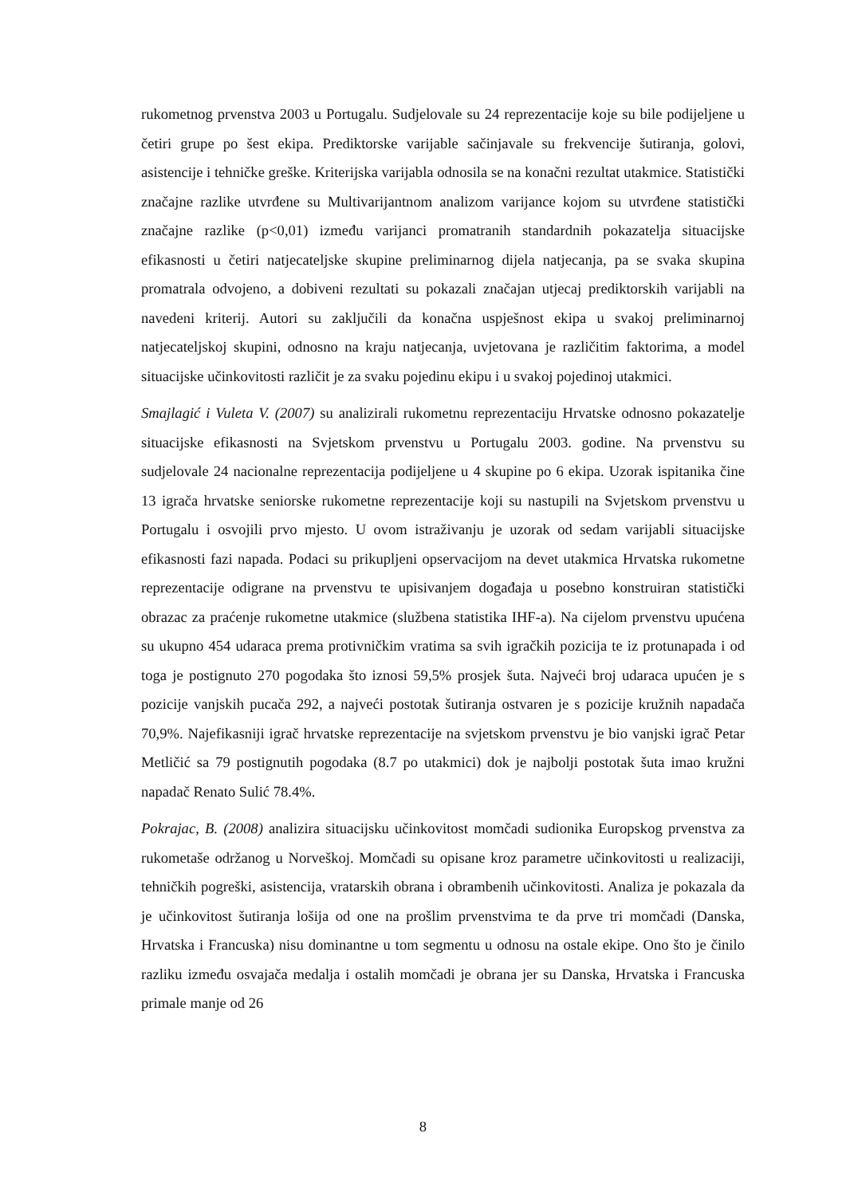rukometnog prvenstva 2003 u Portugalu. Sudjelovale su 24 reprezentacije koje su bile podijeljene u četiri grupe po šest ekipa. Prediktorske varijable sačinjavale su frekvencije šutiranja, golovi, asistencije i tehničke greške. Kriterijska varijabla odnosila se na konačni rezultat utakmice. Statistički značajne razlike utvrđene su Multivarijantnom analizom varijance kojom su utvrđene statistički značajne razlike (p<0,01) između varijanci promatranih standardnih pokazatelja situacijske efikasnosti u četiri natjecateljske skupine preliminarnog dijela natjecanja, pa se svaka skupina promatrala odvojeno, a dobiveni rezultati su pokazali značajan utjecaj prediktorskih varijabli na navedeni kriterij. Autori su zaključili da konačna uspješnost ekipa u svakoj preliminarnoj natjecateljskoj skupini, odnosno na kraju natjecanja, uvjetovana je različitim faktorima, a model situacijske učinkovitosti različit je za svaku pojedinu ekipu i u svakoj pojedinoj utakmici.
Smajlagić i Vuleta V. (2007) su analizirali rukometnu reprezentaciju Hrvatske odnosno pokazatelje situacijske efikasnosti na Svjetskom prvenstvu u Portugalu 2003. godine. Na prvenstvu su sudjelovale 24 nacionalne reprezentacija podijeljene u 4 skupine po 6 ekipa. Uzorak ispitanika čine 13 igrača hrvatske seniorske rukometne reprezentacije koji su nastupili na Svjetskom prvenstvu u Portugalu i osvojili prvo mjesto. U ovom istraživanju je uzorak od sedam varijabli situacijske efikasnosti fazi napada. Podaci su prikupljeni opservacijom na devet utakmica Hrvatska rukometne reprezentacije odigrane na prvenstvu te upisivanjem događaja u posebno konstruiran statistički obrazac za praćenje rukometne utakmice (službena statistika IHF-a). Na cijelom prvenstvu upućena su ukupno 454 udaraca prema protivničkim vratima sa svih igračkih pozicija te iz protunapada i od toga je postignuto 270 pogodaka što iznosi 59,5% prosjek šuta. Najveći broj udaraca upućen je s pozicije vanjskih pucača 292, a najveći postotak šutiranja ostvaren je s pozicije kružnih napadača 70,9%. Najefikasniji igrač hrvatske reprezentacije na svjetskom prvenstvu je bio vanjski igrač Petar Metličić sa 79 postignutih pogodaka (8.7 po utakmici) dok je najbolji postotak šuta imao kružni napadač Renato Sulić 78.4%.
Pokrajac, B. (2008) analizira situacijsku učinkovitost momčadi sudionika Europskog prvenstva za rukometaše održanog u Norveškoj. Momčadi su opisane kroz parametre učinkovitosti u realizaciji, tehničkih pogreški, asistencija, vratarskih obrana i obrambenih učinkovitosti. Analiza je pokazala da je učinkovitost šutiranja lošija od one na prošlim prvenstvima te da prve tri momčadi (Danska, Hrvatska i Francuska) nisu dominantne u tom segmentu u odnosu na ostale ekipe. Ono što je činilo razliku između osvajača medalja i ostalih momčadi je obrana jer su Danska, Hrvatska i Francuska primale manje od 26
8